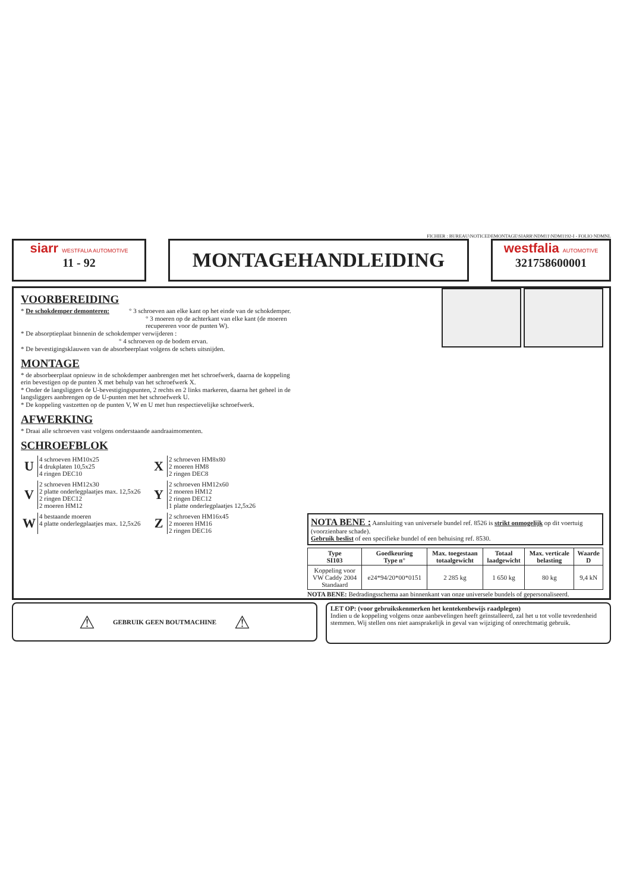FICHIER : BUREAU\NOTICEDEMONTAGE\SIARR\NDM11\NDM1192-I - FOLIO NDMNL
siarr WESTFALIA AUTOMOTIVE
11 - 92
MONTAGEHANDLEIDING
westfalia AUTOMOTIVE
321758600001
VOORBEREIDING
* De schokdemper demonteren: ° 3 schroeven aan elke kant op het einde van de schokdemper.
° 3 moeren op de achterkant van elke kant (de moeren recupereren voor de punten W).
* De absorptieplaat binnenin de schokdemper verwijderen :
° 4 schroeven op de bodem ervan.
* De bevestigingsklauwen van de absorbeerplaat volgens de schets uitsnijden.
MONTAGE
* de absorbeerplaat opnieuw in de schokdemper aanbrengen met het schroefwerk, daarna de koppeling erin bevestigen op de punten X met behulp van het schroefwerk X.
* Onder de langsliggers de U-bevestigingspunten, 2 rechts en 2 links markeren, daarna het geheel in de langsliggers aanbrengen op de U-punten met het schroefwerk U.
* De koppeling vastzetten op de punten V, W en U met hun respectievelijke schroefwerk.
AFWERKING
* Draai alle schroeven vast volgens onderstaande aandraaimomenten.
SCHROEFBLOK
U
4 schroeven HM10x25
4 drukplaten 10,5x25
4 ringen DEC10
X
2 schroeven HM8x80
2 moeren HM8
2 ringen DEC8
V
2 schroeven HM12x30
2 platte onderlegplaatjes max. 12,5x26
2 ringen DEC12
2 moeren HM12
Y
2 schroeven HM12x60
2 moeren HM12
2 ringen DEC12
1 platte onderlegplaatjes 12,5x26
W
4 bestaande moeren
4 platte onderlegplaatjes max. 12,5x26
Z
2 schroeven HM16x45
2 moeren HM16
2 ringen DEC16
NOTA BENE : Aansluiting van universele bundel ref. 8526 is strikt onmogelijk op dit voertuig (voorzienbare schade).
Gebruik beslist of een specifieke bundel of een behuising ref. 8530.
| Type SI103 | Goedkeuring Type n° | Max. toegestaan totaalgewicht | Totaal laadgewicht | Max. verticale belasting | Waarde D |
| --- | --- | --- | --- | --- | --- |
| Koppeling voor VW Caddy 2004 Standaard | e24*94/20*00*0151 | 2 285 kg | 1 650 kg | 80 kg | 9,4 kN |
NOTA BENE: Bedradingsschema aan binnenkant van onze universele bundels of gepersonaliseerd.
⚠ GEBRUIK GEEN BOUTMACHINE ⚠
LET OP: (voor gebruikskenmerken het kentekenbewijs raadplegen)
Indien u de koppeling volgens onze aanbevelingen heeft geïnstalleerd, zal het u tot volle tevredenheid stemmen. Wij stellen ons niet aansprakelijk in geval van wijziging of onrechtmatig gebruik.